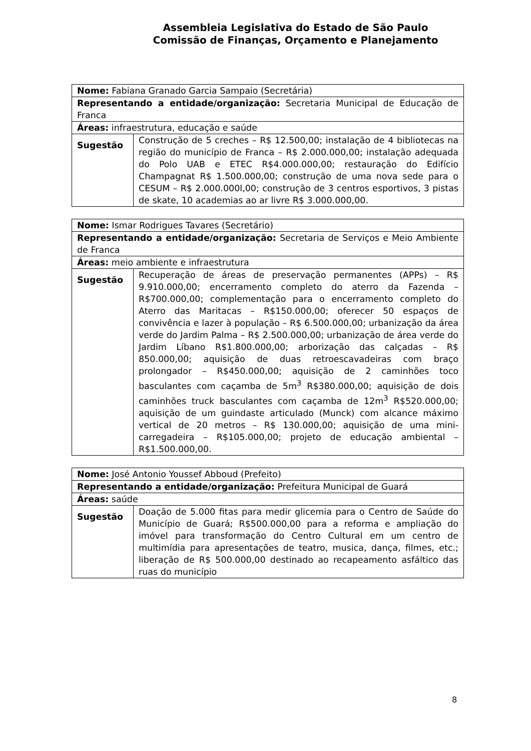Assembleia Legislativa do Estado de São Paulo
Comissão de Finanças, Orçamento e Planejamento
| Nome: Fabiana Granado Garcia Sampaio (Secretária) | |
| Representando a entidade/organização: Secretaria Municipal de Educação de Franca | |
| Áreas: infraestrutura, educação e saúde | |
| Sugestão | Construção de 5 creches – R$ 12.500,00; instalação de 4 bibliotecas na região do município de Franca – R$ 2.000.000,00; instalação adequada do Polo UAB e ETEC R$4.000.000,00; restauração do Edifício Champagnat R$ 1.500.000,00; construção de uma nova sede para o CESUM – R$ 2.000.000l,00; construção de 3 centros esportivos, 3 pistas de skate, 10 academias ao ar livre R$ 3.000.000,00. |
| Nome: Ismar Rodrigues Tavares (Secretário) | |
| Representando a entidade/organização: Secretaria de Serviços e Meio Ambiente de Franca | |
| Áreas: meio ambiente e infraestrutura | |
| Sugestão | Recuperação de áreas de preservação permanentes (APPs) – R$ 9.910.000,00; encerramento completo do aterro da Fazenda – R$700.000,00; complementação para o encerramento completo do Aterro das Maritacas – R$150.000,00; oferecer 50 espaços de convivência e lazer à população – R$ 6.500.000,00; urbanização da área verde do Jardim Palma – R$ 2.500.000,00; urbanização de área verde do Jardim Líbano R$1.800.000,00; arborização das calçadas – R$ 850.000,00; aquisição de duas retroescavadeiras com braço prolongador – R$450.000,00; aquisição de 2 caminhões toco basculantes com caçamba de 5m<sup>3</sup> R$380.000,00; aquisição de dois caminhões truck basculantes com caçamba de 12m<sup>3</sup> R$520.000,00; aquisição de um guindaste articulado (Munck) com alcance máximo vertical de 20 metros – R$ 130.000,00; aquisição de uma mini-carregadeira – R$105.000,00; projeto de educação ambiental – R$1.500.000,00. |
| Nome: José Antonio Youssef Abboud (Prefeito) | |
| Representando a entidade/organização: Prefeitura Municipal de Guará | |
| Áreas: saúde | |
| Sugestão | Doação de 5.000 fitas para medir glicemia para o Centro de Saúde do Município de Guará; R$500.000,00 para a reforma e ampliação do imóvel para transformação do Centro Cultural em um centro de multimídia para apresentações de teatro, musica, dança, filmes, etc.; liberação de R$ 500.000,00 destinado ao recapeamento asfáltico das ruas do município |
8